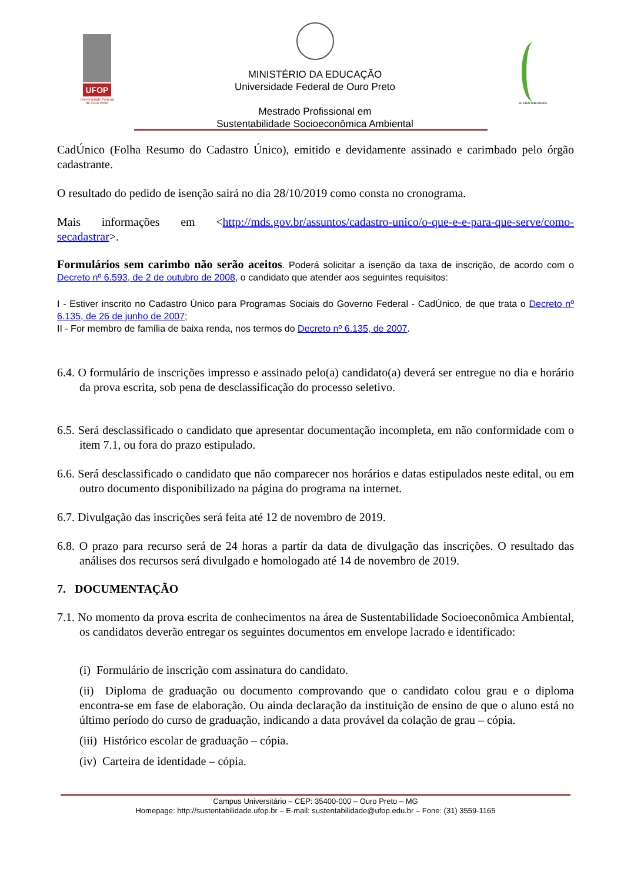UFOP
Universidade Federal de Ouro Preto
MINISTÉRIO DA EDUCAÇÃO
Universidade Federal de Ouro Preto
Mestrado Profissional em
Sustentabilidade Socioeconômica Ambiental
SUSTENTABILIDADE
CadÚnico (Folha Resumo do Cadastro Único), emitido e devidamente assinado e carimbado pelo órgão cadastrante.
O resultado do pedido de isenção sairá no dia 28/10/2019 como consta no cronograma.
Mais informações em <http://mds.gov.br/assuntos/cadastro-unico/o-que-e-e-para-que-serve/como-secadastrar>.
Formulários sem carimbo não serão aceitos. Poderá solicitar a isenção da taxa de inscrição, de acordo com o Decreto nº 6.593, de 2 de outubro de 2008, o candidato que atender aos seguintes requisitos:
I - Estiver inscrito no Cadastro Único para Programas Sociais do Governo Federal - CadÚnico, de que trata o Decreto nº 6.135, de 26 de junho de 2007;
II - For membro de família de baixa renda, nos termos do Decreto nº 6.135, de 2007.
6.4. O formulário de inscrições impresso e assinado pelo(a) candidato(a) deverá ser entregue no dia e horário da prova escrita, sob pena de desclassificação do processo seletivo.
6.5. Será desclassificado o candidato que apresentar documentação incompleta, em não conformidade com o item 7.1, ou fora do prazo estipulado.
6.6. Será desclassificado o candidato que não comparecer nos horários e datas estipulados neste edital, ou em outro documento disponibilizado na página do programa na internet.
6.7. Divulgação das inscrições será feita até 12 de novembro de 2019.
6.8. O prazo para recurso será de 24 horas a partir da data de divulgação das inscrições. O resultado das análises dos recursos será divulgado e homologado até 14 de novembro de 2019.
7. DOCUMENTAÇÃO
7.1. No momento da prova escrita de conhecimentos na área de Sustentabilidade Socioeconômica Ambiental, os candidatos deverão entregar os seguintes documentos em envelope lacrado e identificado:
(i) Formulário de inscrição com assinatura do candidato.
(ii) Diploma de graduação ou documento comprovando que o candidato colou grau e o diploma encontra-se em fase de elaboração. Ou ainda declaração da instituição de ensino de que o aluno está no último período do curso de graduação, indicando a data provável da colação de grau – cópia.
(iii) Histórico escolar de graduação – cópia.
(iv) Carteira de identidade – cópia.
Campus Universitário – CEP: 35400-000 – Ouro Preto – MG
Homepage: http://sustentabilidade.ufop.br – E-mail: sustentabilidade@ufop.edu.br – Fone: (31) 3559-1165